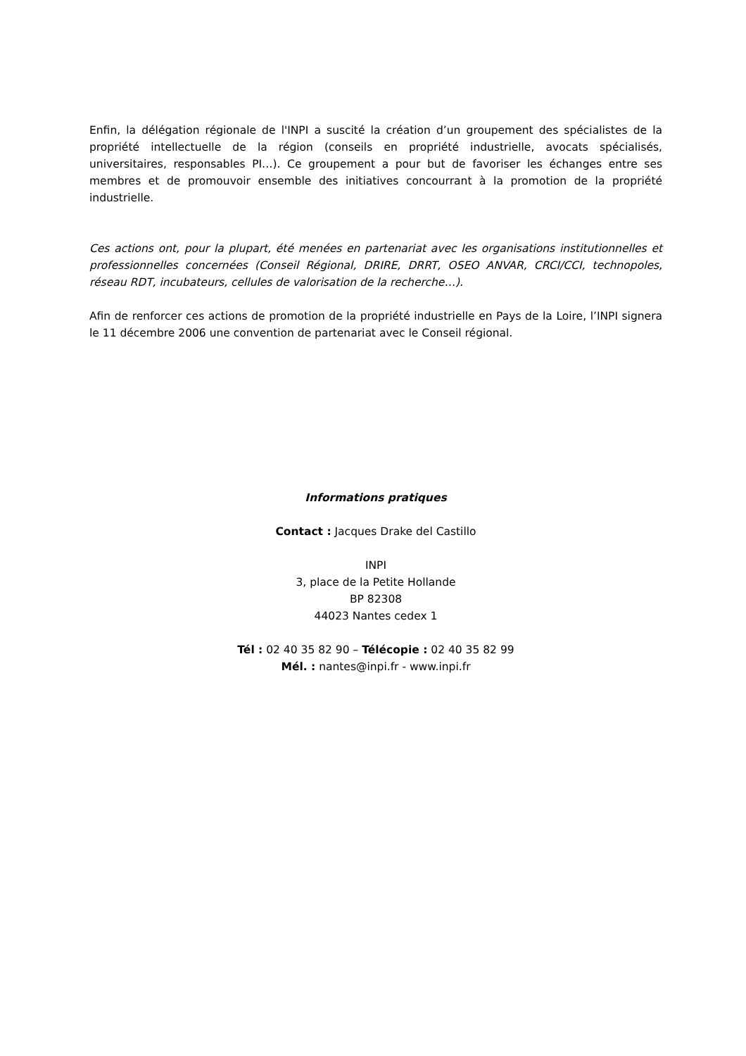Enfin, la délégation régionale de l'INPI a suscité la création d’un groupement des spécialistes de la propriété intellectuelle de la région (conseils en propriété industrielle, avocats spécialisés, universitaires, responsables PI…). Ce groupement a pour but de favoriser les échanges entre ses membres et de promouvoir ensemble des initiatives concourrant à la promotion de la propriété industrielle.
Ces actions ont, pour la plupart, été menées en partenariat avec les organisations institutionnelles et professionnelles concernées (Conseil Régional, DRIRE, DRRT, OSEO ANVAR, CRCI/CCI, technopoles, réseau RDT, incubateurs, cellules de valorisation de la recherche…).
Afin de renforcer ces actions de promotion de la propriété industrielle en Pays de la Loire, l’INPI signera le 11 décembre 2006 une convention de partenariat avec le Conseil régional.
Informations pratiques
Contact : Jacques Drake del Castillo
INPI
3, place de la Petite Hollande
BP 82308
44023 Nantes cedex 1
Tél : 02 40 35 82 90 – Télécopie : 02 40 35 82 99
Mél. : nantes@inpi.fr - www.inpi.fr